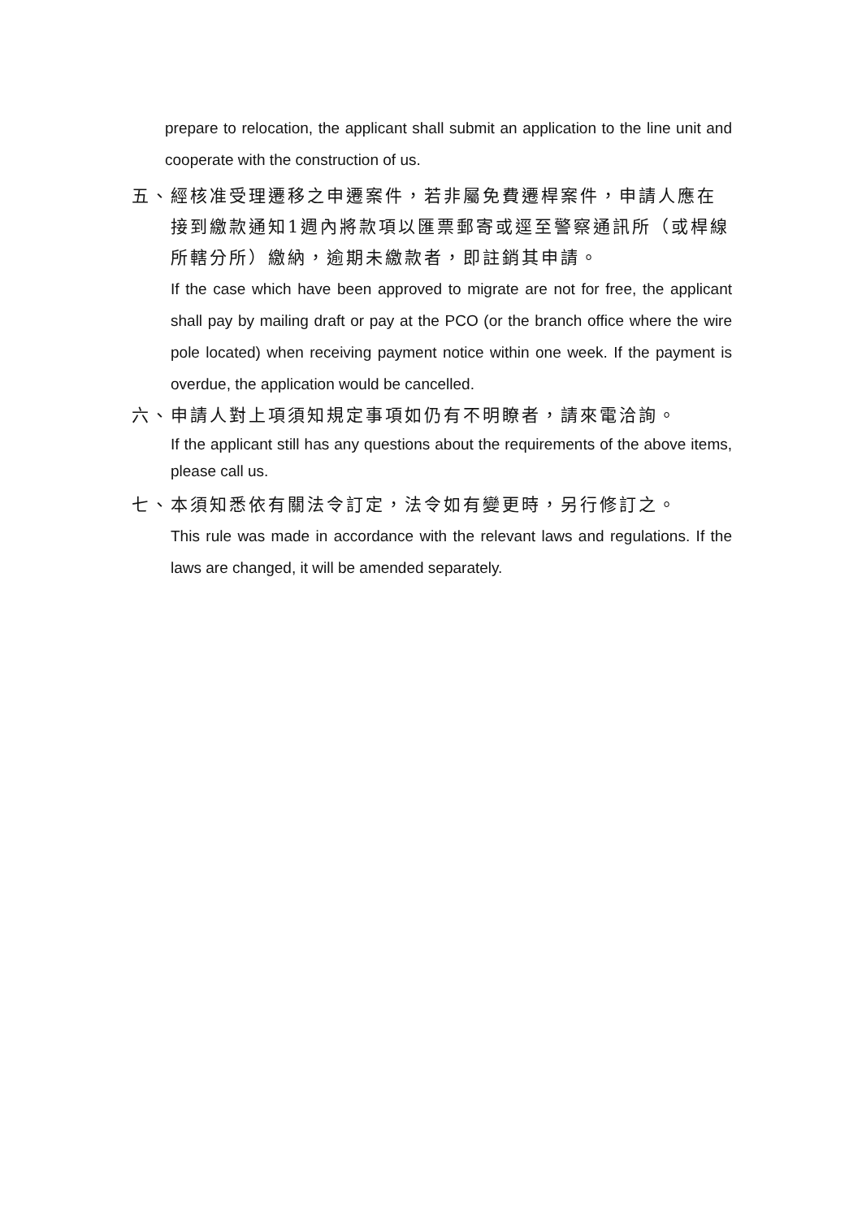prepare to relocation, the applicant shall submit an application to the line unit and cooperate with the construction of us.
五、經核准受理遷移之申遷案件，若非屬免費遷桿案件，申請人應在
接到繳款通知1週內將款項以匯票郵寄或逕至警察通訊所（或桿線所轄分所）繳納，逾期未繳款者，即註銷其申請。
If the case which have been approved to migrate are not for free, the applicant shall pay by mailing draft or pay at the PCO (or the branch office where the wire pole located) when receiving payment notice within one week. If the payment is overdue, the application would be cancelled.
六、申請人對上項須知規定事項如仍有不明瞭者，請來電洽詢。
If the applicant still has any questions about the requirements of the above items, please call us.
七、本須知悉依有關法令訂定，法令如有變更時，另行修訂之。
This rule was made in accordance with the relevant laws and regulations. If the laws are changed, it will be amended separately.